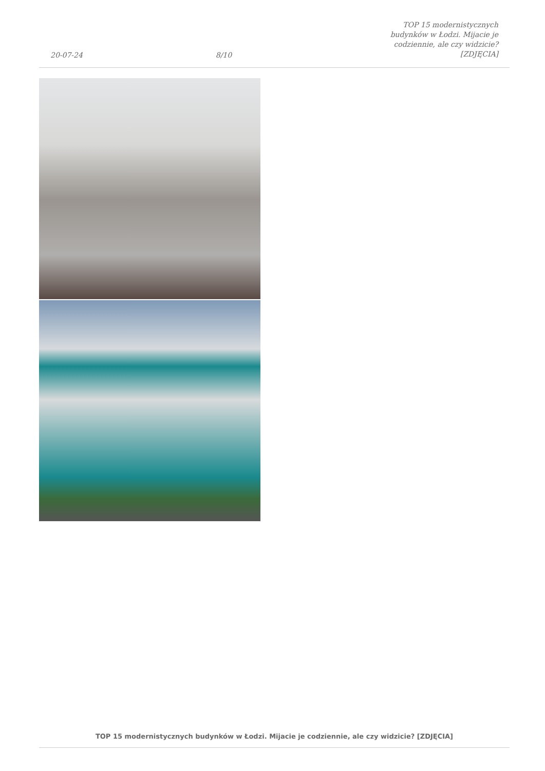20-07-24 8/10 TOP 15 modernistycznych budynków w Łodzi. Mijacie je codziennie, ale czy widzicie? [ZDJĘCIA]
TOP 15 modernistycznych budynków w Łodzi. Mijacie je codziennie, ale czy widzicie? [ZDJĘCIA]